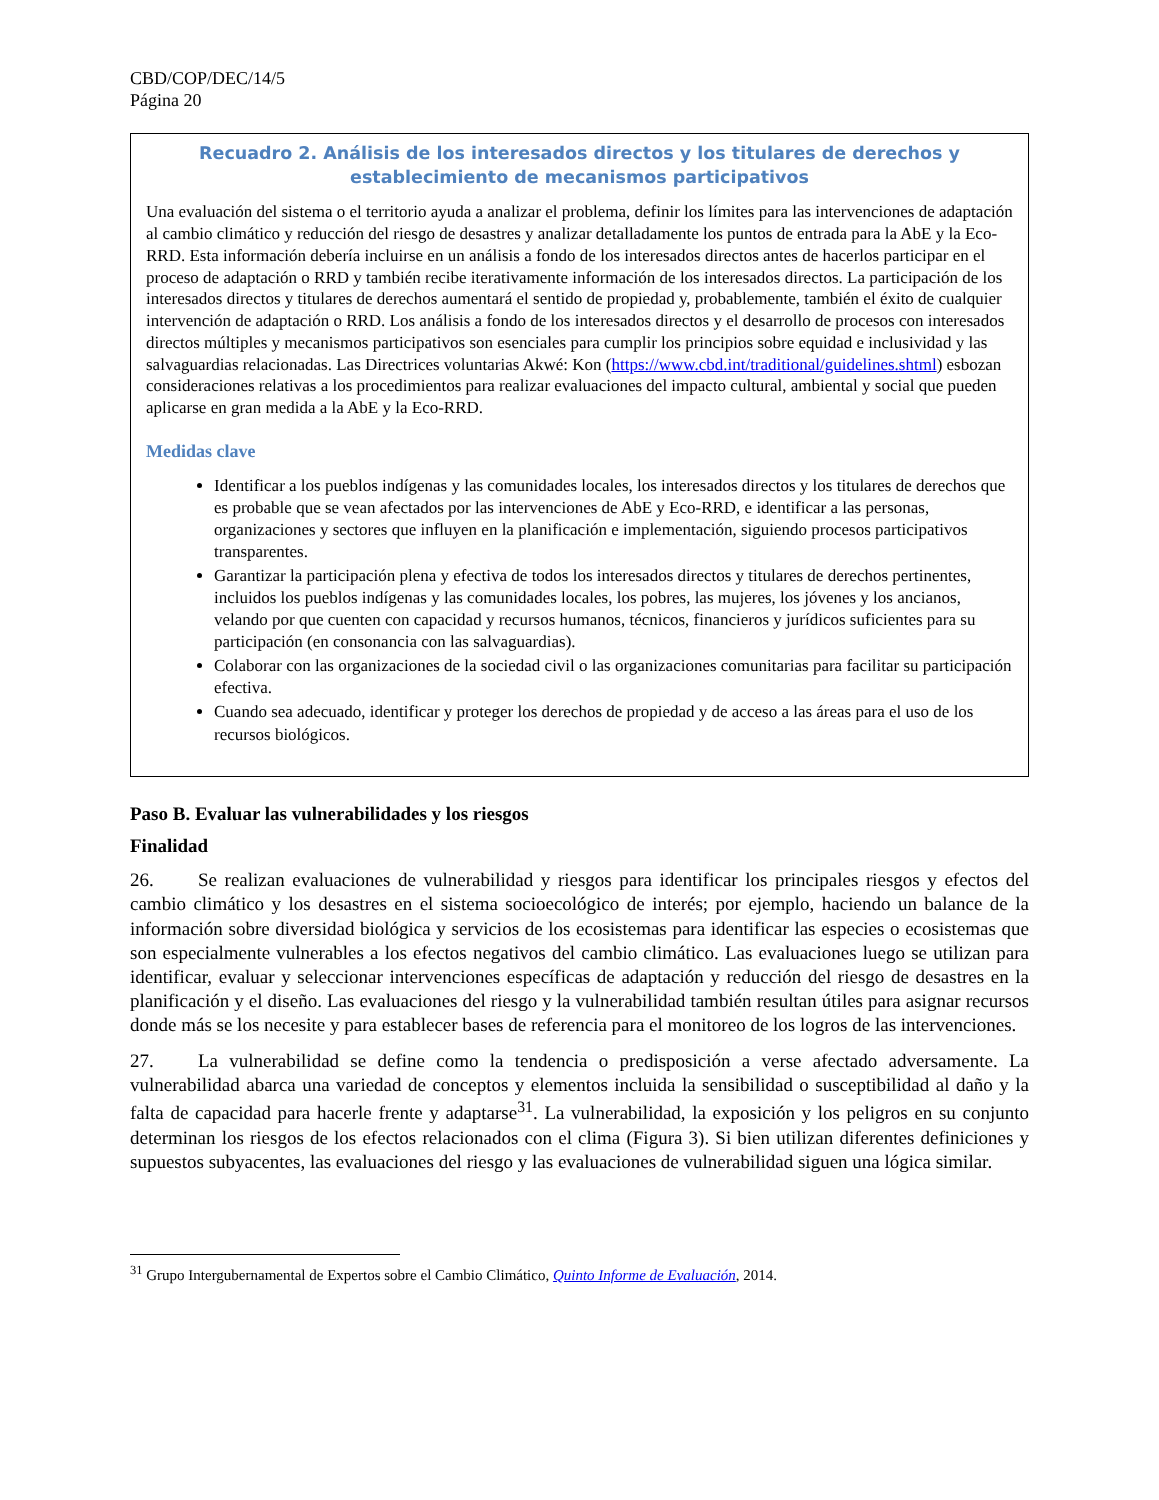CBD/COP/DEC/14/5
Página 20
Recuadro 2. Análisis de los interesados directos y los titulares de derechos y establecimiento de mecanismos participativos
Una evaluación del sistema o el territorio ayuda a analizar el problema, definir los límites para las intervenciones de adaptación al cambio climático y reducción del riesgo de desastres y analizar detalladamente los puntos de entrada para la AbE y la Eco-RRD. Esta información debería incluirse en un análisis a fondo de los interesados directos antes de hacerlos participar en el proceso de adaptación o RRD y también recibe iterativamente información de los interesados directos. La participación de los interesados directos y titulares de derechos aumentará el sentido de propiedad y, probablemente, también el éxito de cualquier intervención de adaptación o RRD. Los análisis a fondo de los interesados directos y el desarrollo de procesos con interesados directos múltiples y mecanismos participativos son esenciales para cumplir los principios sobre equidad e inclusividad y las salvaguardias relacionadas. Las Directrices voluntarias Akwé: Kon (https://www.cbd.int/traditional/guidelines.shtml) esbozan consideraciones relativas a los procedimientos para realizar evaluaciones del impacto cultural, ambiental y social que pueden aplicarse en gran medida a la AbE y la Eco-RRD.
Medidas clave
Identificar a los pueblos indígenas y las comunidades locales, los interesados directos y los titulares de derechos que es probable que se vean afectados por las intervenciones de AbE y Eco-RRD, e identificar a las personas, organizaciones y sectores que influyen en la planificación e implementación, siguiendo procesos participativos transparentes.
Garantizar la participación plena y efectiva de todos los interesados directos y titulares de derechos pertinentes, incluidos los pueblos indígenas y las comunidades locales, los pobres, las mujeres, los jóvenes y los ancianos, velando por que cuenten con capacidad y recursos humanos, técnicos, financieros y jurídicos suficientes para su participación (en consonancia con las salvaguardias).
Colaborar con las organizaciones de la sociedad civil o las organizaciones comunitarias para facilitar su participación efectiva.
Cuando sea adecuado, identificar y proteger los derechos de propiedad y de acceso a las áreas para el uso de los recursos biológicos.
Paso B. Evaluar las vulnerabilidades y los riesgos
Finalidad
26. Se realizan evaluaciones de vulnerabilidad y riesgos para identificar los principales riesgos y efectos del cambio climático y los desastres en el sistema socioecológico de interés; por ejemplo, haciendo un balance de la información sobre diversidad biológica y servicios de los ecosistemas para identificar las especies o ecosistemas que son especialmente vulnerables a los efectos negativos del cambio climático. Las evaluaciones luego se utilizan para identificar, evaluar y seleccionar intervenciones específicas de adaptación y reducción del riesgo de desastres en la planificación y el diseño. Las evaluaciones del riesgo y la vulnerabilidad también resultan útiles para asignar recursos donde más se los necesite y para establecer bases de referencia para el monitoreo de los logros de las intervenciones.
27. La vulnerabilidad se define como la tendencia o predisposición a verse afectado adversamente. La vulnerabilidad abarca una variedad de conceptos y elementos incluida la sensibilidad o susceptibilidad al daño y la falta de capacidad para hacerle frente y adaptarse<sup>31</sup>. La vulnerabilidad, la exposición y los peligros en su conjunto determinan los riesgos de los efectos relacionados con el clima (Figura 3). Si bien utilizan diferentes definiciones y supuestos subyacentes, las evaluaciones del riesgo y las evaluaciones de vulnerabilidad siguen una lógica similar.
<sup>31</sup> Grupo Intergubernamental de Expertos sobre el Cambio Climático, Quinto Informe de Evaluación, 2014.